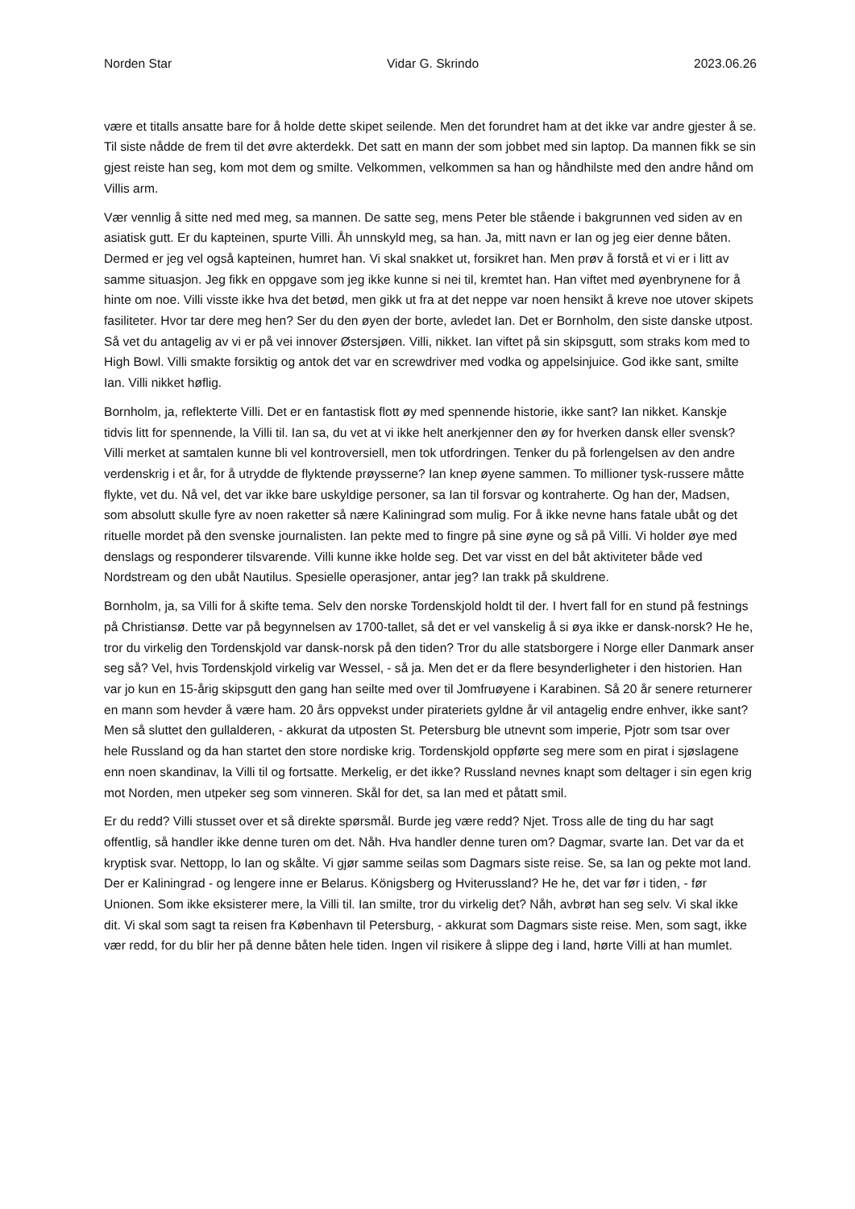Norden Star Vidar G. Skrindo 2023.06.26
være et titalls ansatte bare for å holde dette skipet seilende. Men det forundret ham at det ikke var andre gjester å se. Til siste nådde de frem til det øvre akterdekk. Det satt en mann der som jobbet med sin laptop. Da mannen fikk se sin gjest reiste han seg, kom mot dem og smilte. Velkommen, velkommen sa han og håndhilste med den andre hånd om Villis arm.
Vær vennlig å sitte ned med meg, sa mannen. De satte seg, mens Peter ble stående i bakgrunnen ved siden av en asiatisk gutt. Er du kapteinen, spurte Villi. Åh unnskyld meg, sa han. Ja, mitt navn er Ian og jeg eier denne båten. Dermed er jeg vel også kapteinen, humret han. Vi skal snakket ut, forsikret han. Men prøv å forstå et vi er i litt av samme situasjon. Jeg fikk en oppgave som jeg ikke kunne si nei til, kremtet han. Han viftet med øyenbrynene for å hinte om noe. Villi visste ikke hva det betød, men gikk ut fra at det neppe var noen hensikt å kreve noe utover skipets fasiliteter. Hvor tar dere meg hen? Ser du den øyen der borte, avledet Ian. Det er Bornholm, den siste danske utpost. Så vet du antagelig av vi er på vei innover Østersjøen. Villi, nikket. Ian viftet på sin skipsgutt, som straks kom med to High Bowl. Villi smakte forsiktig og antok det var en screwdriver med vodka og appelsinjuice. God ikke sant, smilte Ian. Villi nikket høflig.
Bornholm, ja, reflekterte Villi. Det er en fantastisk flott øy med spennende historie, ikke sant? Ian nikket. Kanskje tidvis litt for spennende, la Villi til. Ian sa, du vet at vi ikke helt anerkjenner den øy for hverken dansk eller svensk? Villi merket at samtalen kunne bli vel kontroversiell, men tok utfordringen. Tenker du på forlengelsen av den andre verdenskrig i et år, for å utrydde de flyktende prøysserne? Ian knep øyene sammen. To millioner tysk-russere måtte flykte, vet du. Nå vel, det var ikke bare uskyldige personer, sa Ian til forsvar og kontraherte. Og han der, Madsen, som absolutt skulle fyre av noen raketter så nære Kaliningrad som mulig. For å ikke nevne hans fatale ubåt og det rituelle mordet på den svenske journalisten. Ian pekte med to fingre på sine øyne og så på Villi. Vi holder øye med denslags og responderer tilsvarende. Villi kunne ikke holde seg. Det var visst en del båt aktiviteter både ved Nordstream og den ubåt Nautilus. Spesielle operasjoner, antar jeg? Ian trakk på skuldrene.
Bornholm, ja, sa Villi for å skifte tema. Selv den norske Tordenskjold holdt til der. I hvert fall for en stund på festnings på Christiansø. Dette var på begynnelsen av 1700-tallet, så det er vel vanskelig å si øya ikke er dansk-norsk? He he, tror du virkelig den Tordenskjold var dansk-norsk på den tiden? Tror du alle statsborgere i Norge eller Danmark anser seg så? Vel, hvis Tordenskjold virkelig var Wessel, - så ja. Men det er da flere besynderligheter i den historien. Han var jo kun en 15-årig skipsgutt den gang han seilte med over til Jomfruøyene i Karabinen. Så 20 år senere returnerer en mann som hevder å være ham. 20 års oppvekst under pirateriets gyldne år vil antagelig endre enhver, ikke sant? Men så sluttet den gullalderen, - akkurat da utposten St. Petersburg ble utnevnt som imperie, Pjotr som tsar over hele Russland og da han startet den store nordiske krig. Tordenskjold oppførte seg mere som en pirat i sjøslagene enn noen skandinav, la Villi til og fortsatte. Merkelig, er det ikke? Russland nevnes knapt som deltager i sin egen krig mot Norden, men utpeker seg som vinneren. Skål for det, sa Ian med et påtatt smil.
Er du redd? Villi stusset over et så direkte spørsmål. Burde jeg være redd? Njet. Tross alle de ting du har sagt offentlig, så handler ikke denne turen om det. Nåh. Hva handler denne turen om? Dagmar, svarte Ian. Det var da et kryptisk svar. Nettopp, lo Ian og skålte. Vi gjør samme seilas som Dagmars siste reise. Se, sa Ian og pekte mot land. Der er Kaliningrad - og lengere inne er Belarus. Königsberg og Hviterussland? He he, det var før i tiden, - før Unionen. Som ikke eksisterer mere, la Villi til. Ian smilte, tror du virkelig det? Nåh, avbrøt han seg selv. Vi skal ikke dit. Vi skal som sagt ta reisen fra København til Petersburg, - akkurat som Dagmars siste reise. Men, som sagt, ikke vær redd, for du blir her på denne båten hele tiden. Ingen vil risikere å slippe deg i land, hørte Villi at han mumlet.